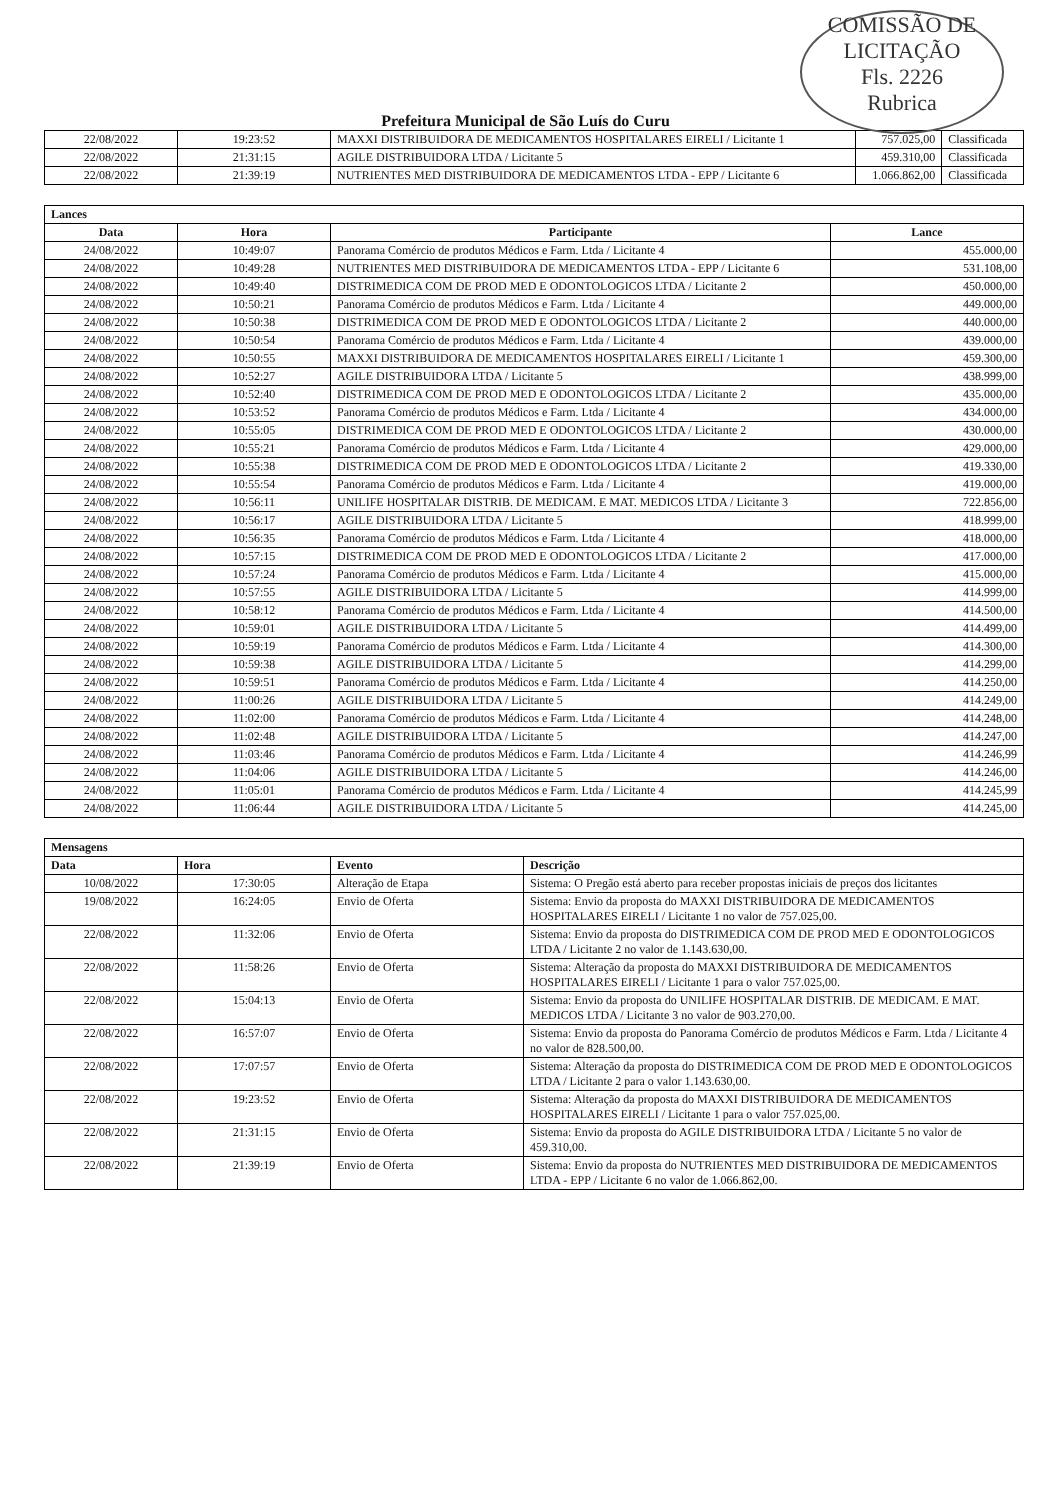COMISSÃO DE LICITAÇÃO
Fls. 2226
Rubrica
Prefeitura Municipal de São Luís do Curu
| 22/08/2022 | 19:23:52 | MAXXI DISTRIBUIDORA DE MEDICAMENTOS HOSPITALARES EIRELI / Licitante 1 | 757.025,00 | Classificada |
| 22/08/2022 | 21:31:15 | AGILE DISTRIBUIDORA LTDA / Licitante 5 | 459.310,00 | Classificada |
| 22/08/2022 | 21:39:19 | NUTRIENTES MED DISTRIBUIDORA DE MEDICAMENTOS LTDA - EPP / Licitante 6 | 1.066.862,00 | Classificada |
| Lances | | | |
| Data | Hora | Participante | Lance |
| 24/08/2022 | 10:49:07 | Panorama Comércio de produtos Médicos e Farm. Ltda / Licitante 4 | 455.000,00 |
| 24/08/2022 | 10:49:28 | NUTRIENTES MED DISTRIBUIDORA DE MEDICAMENTOS LTDA - EPP / Licitante 6 | 531.108,00 |
| 24/08/2022 | 10:49:40 | DISTRIMEDICA COM DE PROD MED E ODONTOLOGICOS LTDA / Licitante 2 | 450.000,00 |
| 24/08/2022 | 10:50:21 | Panorama Comércio de produtos Médicos e Farm. Ltda / Licitante 4 | 449.000,00 |
| 24/08/2022 | 10:50:38 | DISTRIMEDICA COM DE PROD MED E ODONTOLOGICOS LTDA / Licitante 2 | 440.000,00 |
| 24/08/2022 | 10:50:54 | Panorama Comércio de produtos Médicos e Farm. Ltda / Licitante 4 | 439.000,00 |
| 24/08/2022 | 10:50:55 | MAXXI DISTRIBUIDORA DE MEDICAMENTOS HOSPITALARES EIRELI / Licitante 1 | 459.300,00 |
| 24/08/2022 | 10:52:27 | AGILE DISTRIBUIDORA LTDA / Licitante 5 | 438.999,00 |
| 24/08/2022 | 10:52:40 | DISTRIMEDICA COM DE PROD MED E ODONTOLOGICOS LTDA / Licitante 2 | 435.000,00 |
| 24/08/2022 | 10:53:52 | Panorama Comércio de produtos Médicos e Farm. Ltda / Licitante 4 | 434.000,00 |
| 24/08/2022 | 10:55:05 | DISTRIMEDICA COM DE PROD MED E ODONTOLOGICOS LTDA / Licitante 2 | 430.000,00 |
| 24/08/2022 | 10:55:21 | Panorama Comércio de produtos Médicos e Farm. Ltda / Licitante 4 | 429.000,00 |
| 24/08/2022 | 10:55:38 | DISTRIMEDICA COM DE PROD MED E ODONTOLOGICOS LTDA / Licitante 2 | 419.330,00 |
| 24/08/2022 | 10:55:54 | Panorama Comércio de produtos Médicos e Farm. Ltda / Licitante 4 | 419.000,00 |
| 24/08/2022 | 10:56:11 | UNILIFE HOSPITALAR DISTRIB. DE MEDICAM. E MAT. MEDICOS LTDA / Licitante 3 | 722.856,00 |
| 24/08/2022 | 10:56:17 | AGILE DISTRIBUIDORA LTDA / Licitante 5 | 418.999,00 |
| 24/08/2022 | 10:56:35 | Panorama Comércio de produtos Médicos e Farm. Ltda / Licitante 4 | 418.000,00 |
| 24/08/2022 | 10:57:15 | DISTRIMEDICA COM DE PROD MED E ODONTOLOGICOS LTDA / Licitante 2 | 417.000,00 |
| 24/08/2022 | 10:57:24 | Panorama Comércio de produtos Médicos e Farm. Ltda / Licitante 4 | 415.000,00 |
| 24/08/2022 | 10:57:55 | AGILE DISTRIBUIDORA LTDA / Licitante 5 | 414.999,00 |
| 24/08/2022 | 10:58:12 | Panorama Comércio de produtos Médicos e Farm. Ltda / Licitante 4 | 414.500,00 |
| 24/08/2022 | 10:59:01 | AGILE DISTRIBUIDORA LTDA / Licitante 5 | 414.499,00 |
| 24/08/2022 | 10:59:19 | Panorama Comércio de produtos Médicos e Farm. Ltda / Licitante 4 | 414.300,00 |
| 24/08/2022 | 10:59:38 | AGILE DISTRIBUIDORA LTDA / Licitante 5 | 414.299,00 |
| 24/08/2022 | 10:59:51 | Panorama Comércio de produtos Médicos e Farm. Ltda / Licitante 4 | 414.250,00 |
| 24/08/2022 | 11:00:26 | AGILE DISTRIBUIDORA LTDA / Licitante 5 | 414.249,00 |
| 24/08/2022 | 11:02:00 | Panorama Comércio de produtos Médicos e Farm. Ltda / Licitante 4 | 414.248,00 |
| 24/08/2022 | 11:02:48 | AGILE DISTRIBUIDORA LTDA / Licitante 5 | 414.247,00 |
| 24/08/2022 | 11:03:46 | Panorama Comércio de produtos Médicos e Farm. Ltda / Licitante 4 | 414.246,99 |
| 24/08/2022 | 11:04:06 | AGILE DISTRIBUIDORA LTDA / Licitante 5 | 414.246,00 |
| 24/08/2022 | 11:05:01 | Panorama Comércio de produtos Médicos e Farm. Ltda / Licitante 4 | 414.245,99 |
| 24/08/2022 | 11:06:44 | AGILE DISTRIBUIDORA LTDA / Licitante 5 | 414.245,00 |
| Mensagens | | | |
| Data | Hora | Evento | Descrição |
| 10/08/2022 | 17:30:05 | Alteração de Etapa | Sistema: O Pregão está aberto para receber propostas iniciais de preços dos licitantes |
| 19/08/2022 | 16:24:05 | Envio de Oferta | Sistema: Envio da proposta do MAXXI DISTRIBUIDORA DE MEDICAMENTOS HOSPITALARES EIRELI / Licitante 1 no valor de 757.025,00. |
| 22/08/2022 | 11:32:06 | Envio de Oferta | Sistema: Envio da proposta do DISTRIMEDICA COM DE PROD MED E ODONTOLOGICOS LTDA / Licitante 2 no valor de 1.143.630,00. |
| 22/08/2022 | 11:58:26 | Envio de Oferta | Sistema: Alteração da proposta do MAXXI DISTRIBUIDORA DE MEDICAMENTOS HOSPITALARES EIRELI / Licitante 1 para o valor 757.025,00. |
| 22/08/2022 | 15:04:13 | Envio de Oferta | Sistema: Envio da proposta do UNILIFE HOSPITALAR DISTRIB. DE MEDICAM. E MAT. MEDICOS LTDA / Licitante 3 no valor de 903.270,00. |
| 22/08/2022 | 16:57:07 | Envio de Oferta | Sistema: Envio da proposta do Panorama Comércio de produtos Médicos e Farm. Ltda / Licitante 4 no valor de 828.500,00. |
| 22/08/2022 | 17:07:57 | Envio de Oferta | Sistema: Alteração da proposta do DISTRIMEDICA COM DE PROD MED E ODONTOLOGICOS LTDA / Licitante 2 para o valor 1.143.630,00. |
| 22/08/2022 | 19:23:52 | Envio de Oferta | Sistema: Alteração da proposta do MAXXI DISTRIBUIDORA DE MEDICAMENTOS HOSPITALARES EIRELI / Licitante 1 para o valor 757.025,00. |
| 22/08/2022 | 21:31:15 | Envio de Oferta | Sistema: Envio da proposta do AGILE DISTRIBUIDORA LTDA / Licitante 5 no valor de 459.310,00. |
| 22/08/2022 | 21:39:19 | Envio de Oferta | Sistema: Envio da proposta do NUTRIENTES MED DISTRIBUIDORA DE MEDICAMENTOS LTDA - EPP / Licitante 6 no valor de 1.066.862,00. |